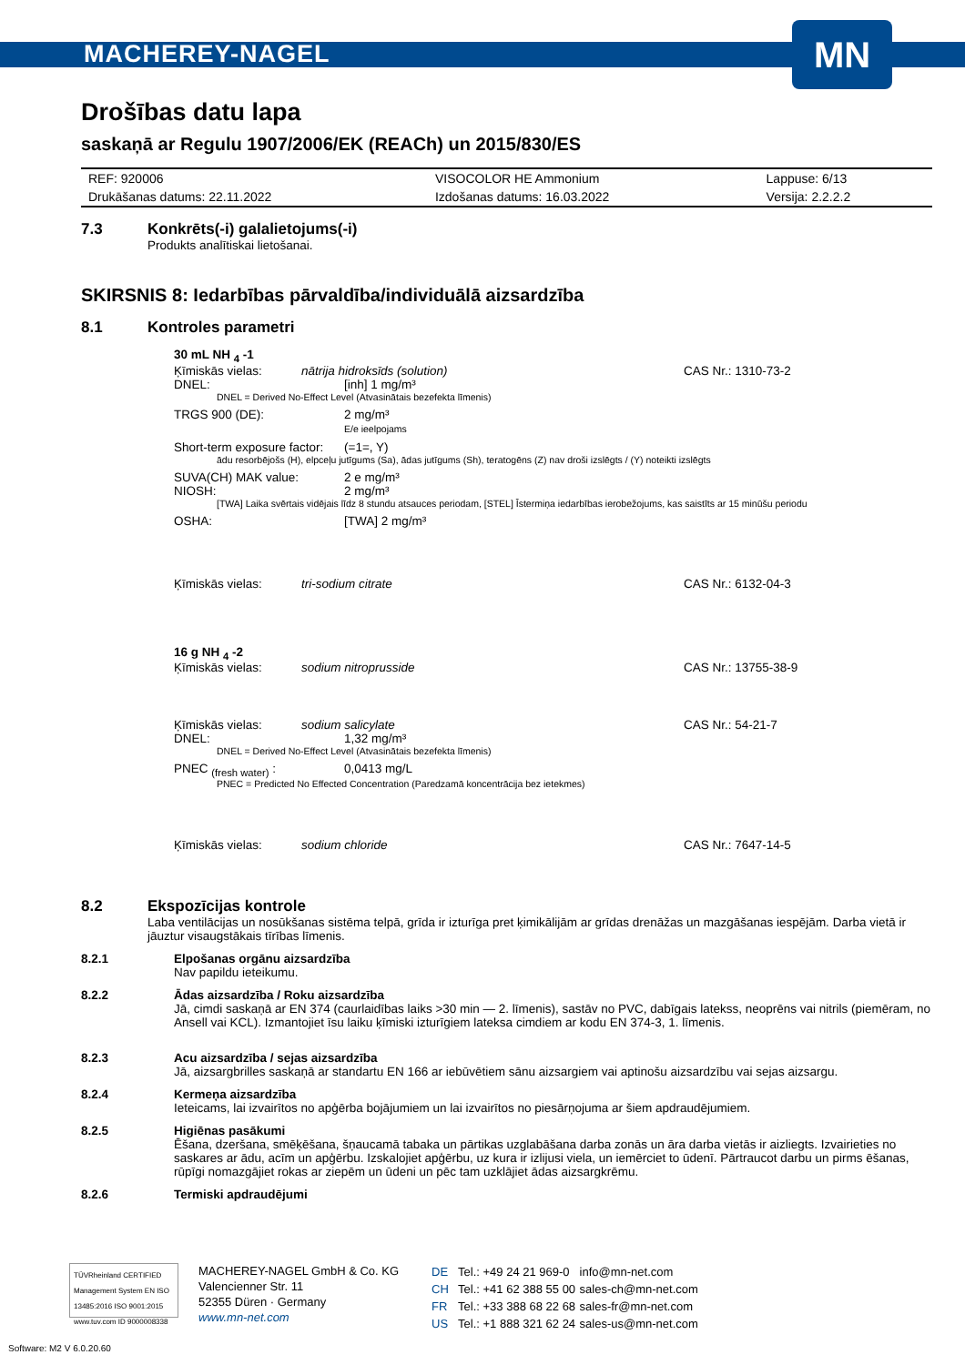MACHEREY-NAGEL
MN
Drošības datu lapa
saskaņā ar Regulu 1907/2006/EK (REACh) un 2015/830/ES
| REF: 920006 | VISOCOLOR HE Ammonium | Lappuse: 6/13 |
| Drukāšanas datums: 22.11.2022 | Izdošanas datums: 16.03.2022 | Versija: 2.2.2.2 |
7.3 Konkrēts(-i) galalietojums(-i)
Produkts analītiskai lietošanai.
SKIRSNIS 8: Iedarbības pārvaldība/individuālā aizsardzība
8.1 Kontroles parametri
30 mL NH <sub>4</sub> -1
Ķīmiskās vielas: nātrija hidroksīds (solution) CAS Nr.: 1310-73-2
DNEL: [inh] 1 mg/m³
DNEL = Derived No-Effect Level (Atvasinātais bezefekta līmenis)
TRGS 900 (DE): 2 mg/m³
E/e ieelpojams
Short-term exposure factor: (=1=, Y)
ādu resorbējošs (H), elpceļu jutīgums (Sa), ādas jutīgums (Sh), teratogēns (Z) nav droši izslēgts / (Y) noteikti izslēgts
SUVA(CH) MAK value: 2 e mg/m³
NIOSH: 2 mg/m³
[TWA] Laika svērtais vidējais līdz 8 stundu atsauces periodam, [STEL] Īstermiņa iedarbības ierobežojums, kas saistīts ar 15 minūšu periodu
OSHA: [TWA] 2 mg/m³
Ķīmiskās vielas: tri-sodium citrate CAS Nr.: 6132-04-3
16 g NH <sub>4</sub> -2
Ķīmiskās vielas: sodium nitroprusside CAS Nr.: 13755-38-9
Ķīmiskās vielas: sodium salicylate CAS Nr.: 54-21-7
DNEL: 1,32 mg/m³
DNEL = Derived No-Effect Level (Atvasinātais bezefekta līmenis)
PNEC <sub>(fresh water)</sub> : 0,0413 mg/L
PNEC = Predicted No Effected Concentration (Paredzamā koncentrācija bez ietekmes)
Ķīmiskās vielas: sodium chloride CAS Nr.: 7647-14-5
8.2 Ekspozīcijas kontrole
Laba ventilācijas un nosūkšanas sistēma telpā, grīda ir izturīga pret ķimikālijām ar grīdas drenāžas un mazgāšanas iespējām. Darba vietā ir jāuztur visaugstākais tīrības līmenis.
8.2.1 Elpošanas orgānu aizsardzība
Nav papildu ieteikumu.
8.2.2 Ādas aizsardzība / Roku aizsardzība
Jā, cimdi saskaņā ar EN 374 (caurlaidības laiks >30 min — 2. līmenis), sastāv no PVC, dabīgais latekss, neoprēns vai nitrils (piemēram, no Ansell vai KCL). Izmantojiet īsu laiku ķīmiski izturīgiem lateksa cimdiem ar kodu EN 374-3, 1. līmenis.
8.2.3 Acu aizsardzība / sejas aizsardzība
Jā, aizsargbrilles saskaņā ar standartu EN 166 ar iebūvētiem sānu aizsargiem vai aptinošu aizsardzību vai sejas aizsargu.
8.2.4 Kermeņa aizsardzība
Ieteicams, lai izvairītos no apģērba bojājumiem un lai izvairītos no piesārņojuma ar šiem apdraudējumiem.
8.2.5 Higiēnas pasākumi
Ēšana, dzeršana, smēķēšana, šņaucamā tabaka un pārtikas uzglabāšana darba zonās un āra darba vietās ir aizliegts. Izvairieties no saskares ar ādu, acīm un apģērbu. Izskalojiet apģērbu, uz kura ir izlijusi viela, un iemērciet to ūdenī. Pārtraucot darbu un pirms ēšanas, rūpīgi nomazgājiet rokas ar ziepēm un ūdeni un pēc tam uzklājiet ādas aizsargkrēmu.
8.2.6 Termiski apdraudējumi
TÜVRheinland CERTIFIED
Management System EN ISO 13485:2016 ISO 9001:2015
www.tuv.com ID 9000008338
MACHEREY-NAGEL GmbH & Co. KG
Valencienner Str. 11
52355 Düren · Germany
www.mn-net.com
| DE | Tel.: +49 24 21 969-0 | info@mn-net.com |
| CH | Tel.: +41 62 388 55 00 | sales-ch@mn-net.com |
| FR | Tel.: +33 388 68 22 68 | sales-fr@mn-net.com |
| US | Tel.: +1 888 321 62 24 | sales-us@mn-net.com |
Software: M2 V 6.0.20.60